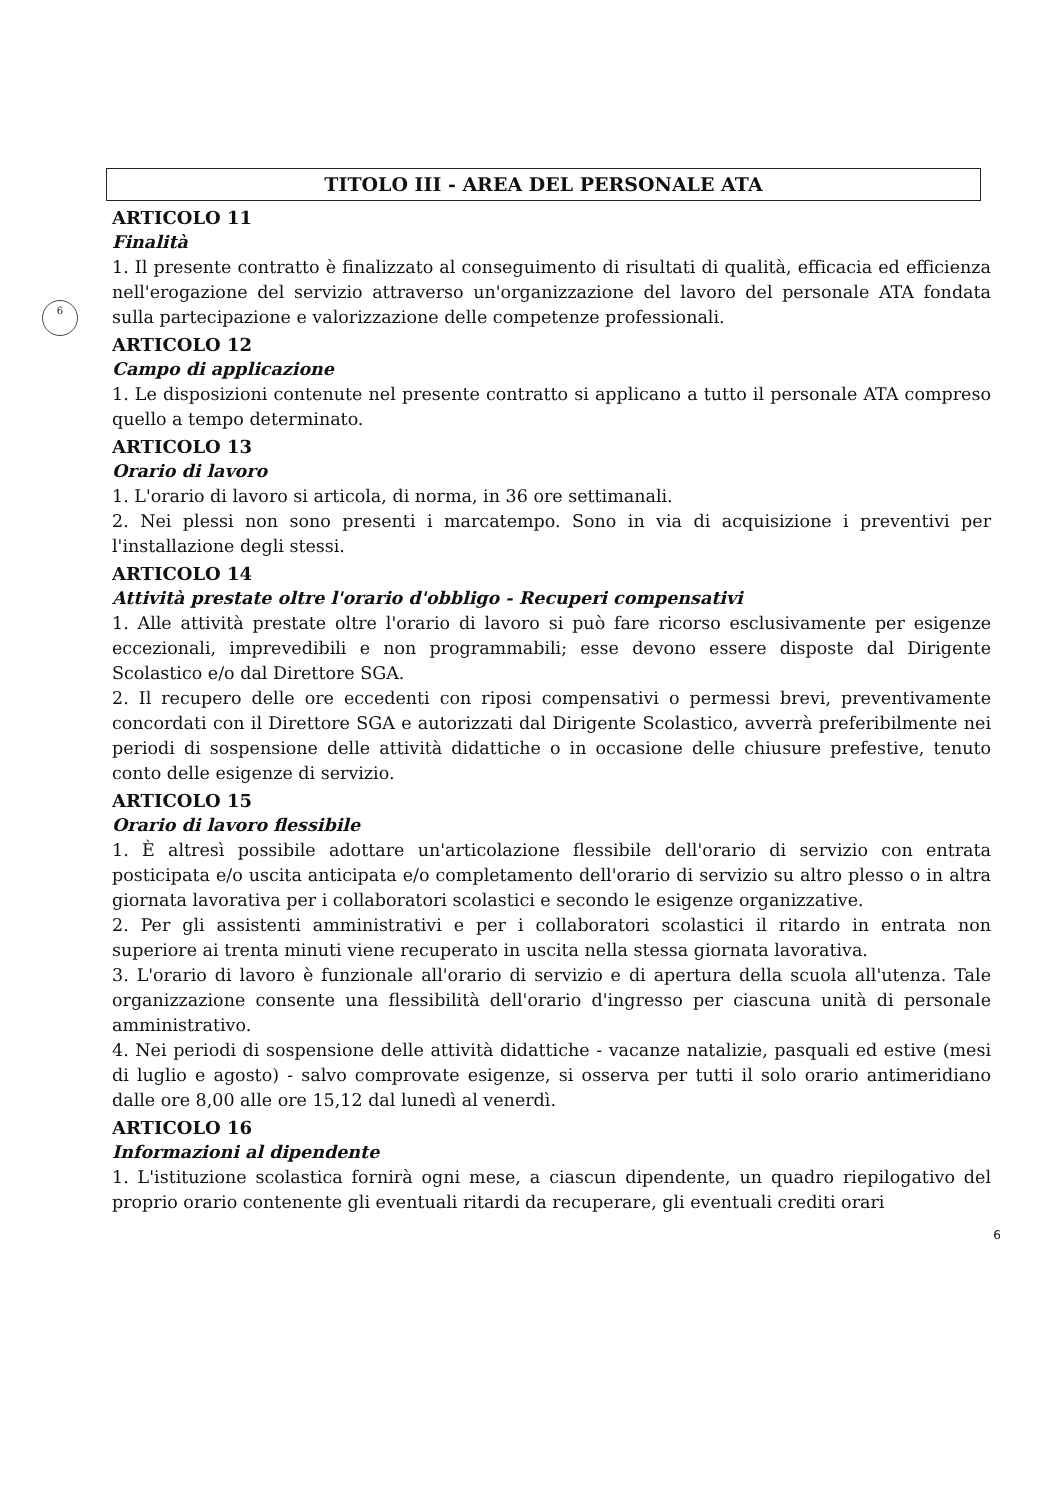6
TITOLO III - AREA DEL PERSONALE ATA
ARTICOLO 11
Finalità
1. Il presente contratto è finalizzato al conseguimento di risultati di qualità, efficacia ed efficienza nell'erogazione del servizio attraverso un'organizzazione del lavoro del personale ATA fondata sulla partecipazione e valorizzazione delle competenze professionali.
ARTICOLO 12
Campo di applicazione
1. Le disposizioni contenute nel presente contratto si applicano a tutto il personale ATA compreso quello a tempo determinato.
ARTICOLO 13
Orario di lavoro
1. L'orario di lavoro si articola, di norma, in 36 ore settimanali.
2. Nei plessi non sono presenti i marcatempo. Sono in via di acquisizione i preventivi per l'installazione degli stessi.
ARTICOLO 14
Attività prestate oltre l'orario d'obbligo - Recuperi compensativi
1. Alle attività prestate oltre l'orario di lavoro si può fare ricorso esclusivamente per esigenze eccezionali, imprevedibili e non programmabili; esse devono essere disposte dal Dirigente Scolastico e/o dal Direttore SGA.
2. Il recupero delle ore eccedenti con riposi compensativi o permessi brevi, preventivamente concordati con il Direttore SGA e autorizzati dal Dirigente Scolastico, avverrà preferibilmente nei periodi di sospensione delle attività didattiche o in occasione delle chiusure prefestive, tenuto conto delle esigenze di servizio.
ARTICOLO 15
Orario di lavoro flessibile
1. È altresì possibile adottare un'articolazione flessibile dell'orario di servizio con entrata posticipata e/o uscita anticipata e/o completamento dell'orario di servizio su altro plesso o in altra giornata lavorativa per i collaboratori scolastici e secondo le esigenze organizzative.
2. Per gli assistenti amministrativi e per i collaboratori scolastici il ritardo in entrata non superiore ai trenta minuti viene recuperato in uscita nella stessa giornata lavorativa.
3. L'orario di lavoro è funzionale all'orario di servizio e di apertura della scuola all'utenza. Tale organizzazione consente una flessibilità dell'orario d'ingresso per ciascuna unità di personale amministrativo.
4. Nei periodi di sospensione delle attività didattiche - vacanze natalizie, pasquali ed estive (mesi di luglio e agosto) - salvo comprovate esigenze, si osserva per tutti il solo orario antimeridiano dalle ore 8,00 alle ore 15,12 dal lunedì al venerdì.
ARTICOLO 16
Informazioni al dipendente
1. L'istituzione scolastica fornirà ogni mese, a ciascun dipendente, un quadro riepilogativo del proprio orario contenente gli eventuali ritardi da recuperare, gli eventuali crediti orari
6